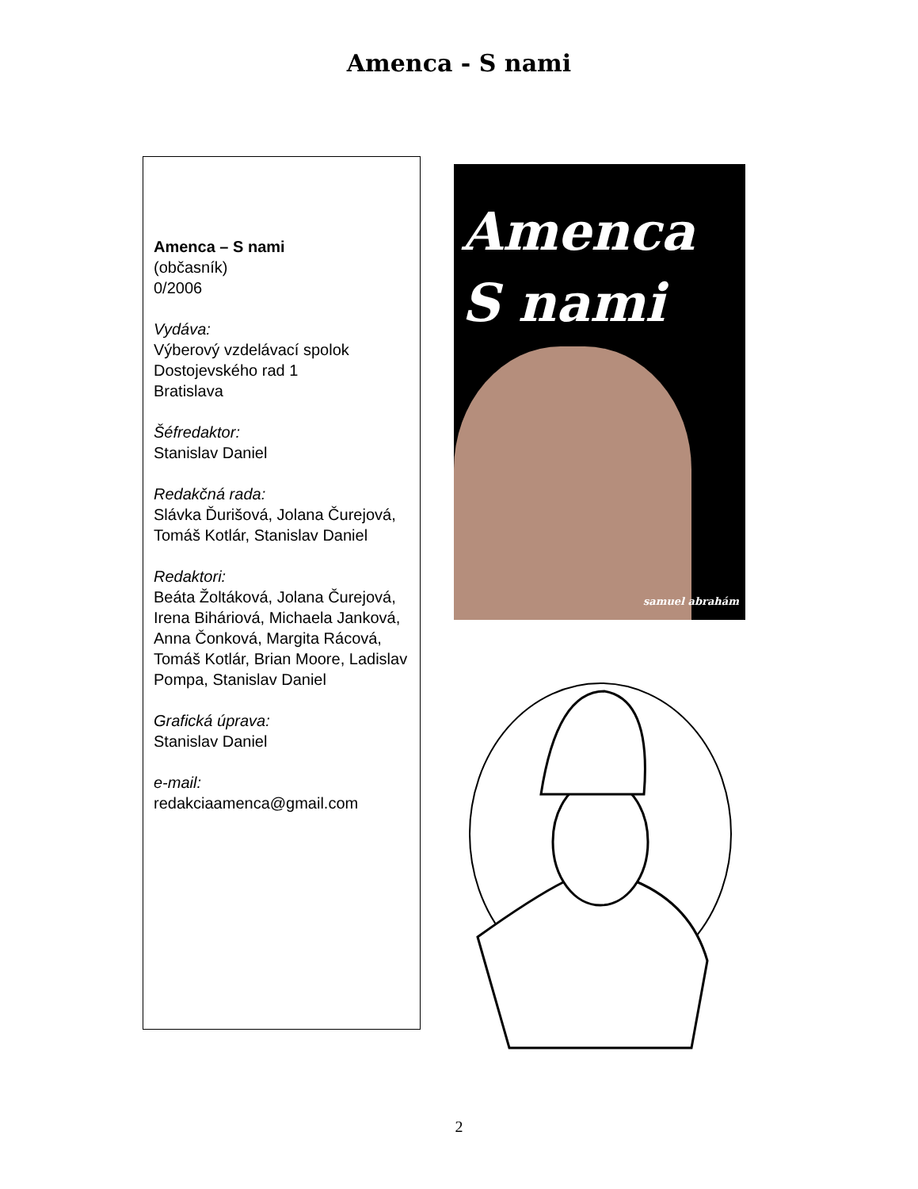Amenca - S nami
Amenca – S nami
(občasník)
0/2006
Vydáva:
Výberový vzdelávací spolok Dostojevského rad 1
Bratislava
Šéfredaktor:
Stanislav Daniel
Redakčná rada:
Slávka Ďurišová, Jolana Čurejová, Tomáš Kotlár, Stanislav Daniel
Redaktori:
Beáta Žoltáková, Jolana Čurejová, Irena Biháriová, Michaela Janková, Anna Čonková, Margita Rácová, Tomáš Kotlár, Brian Moore, Ladislav Pompa, Stanislav Daniel
Grafická úprava:
Stanislav Daniel
e-mail:
redakciaamenca@gmail.com
Amenca
S nami
samuel abrahám
2